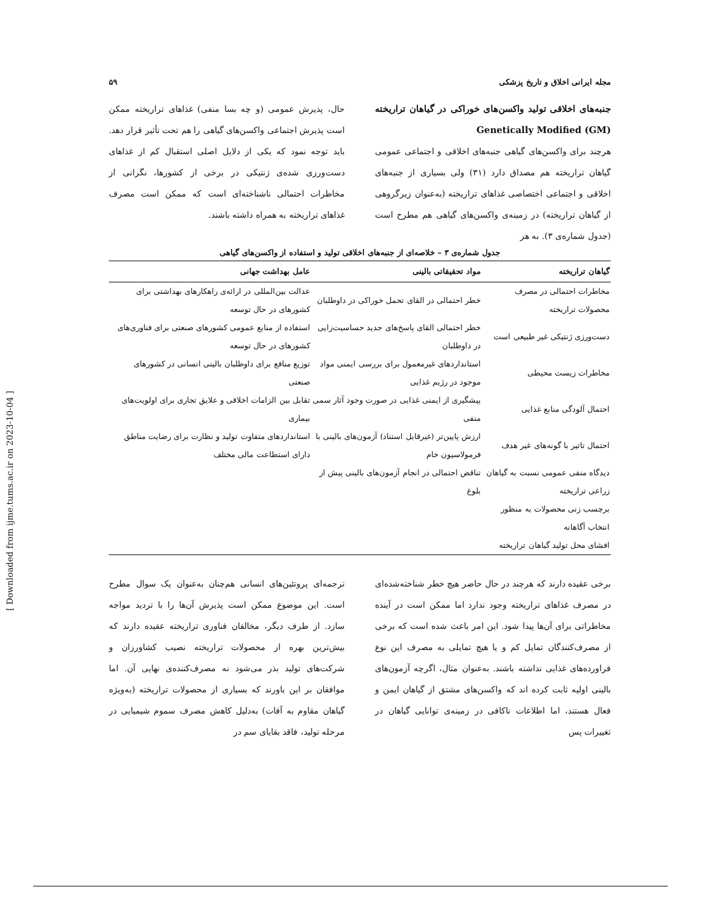مجله ایرانی اخلاق و تاریخ پزشکی ۵۹
جنبه‌های اخلاقی تولید واکسن‌های خوراکی در گیاهان تراریخته Genetically Modified (GM)
هرچند برای واکسن‌های گیاهی جنبه‌های اخلاقی و اجتماعی عمومی گیاهان تراریخته هم مصداق دارد (۳۱) ولی بسیاری از جنبه‌های اخلاقی و اجتماعی اختصاصی غذاهای تراریخته (به‌عنوان زیرگروهی از گیاهان تراریخته) در زمینه‌ی واکسن‌های گیاهی هم مطرح است (جدول شماره‌ی ۳). به هر
حال، پذیرش عمومی (و چه بسا منفی) غذاهای تراریخته ممکن است پذیرش اجتماعی واکسن‌های گیاهی را هم تحت تأثیر قرار دهد. باید توجه نمود که یکی از دلایل اصلی استقبال کم از غذاهای دست‌ورزی شده‌ی ژنتیکی در برخی از کشورها، نگرانی از مخاطرات احتمالی ناشناخته‌ای است که ممکن است مصرف غذاهای تراریخته به همراه داشته باشند.
جدول شماره‌ی ۳ – خلاصه‌ای از جنبه‌های اخلاقی تولید و استفاده از واکسن‌های گیاهی
| گیاهان تراریخته | مواد تحقیقاتی بالینی | عامل بهداشت جهانی |
| --- | --- | --- |
| مخاطرات احتمالی در مصرف محصولات تراریخته | خطر احتمالی در القای تحمل خوراکی در داوطلبان | عدالت بین‌المللی در ارائه‌ی راهکارهای بهداشتی برای کشورهای در حال توسعه |
| دست‌ورزی ژنتیکی غیر طبیعی است | خطر احتمالی القای پاسخ‌های جدید حساسیت‌زایی در داوطلبان | استفاده از منابع عمومی کشورهای صنعتی برای فناوری‌های کشورهای در حال توسعه |
| مخاطرات زیست محیطی | استانداردهای غیرمعمول برای بررسی ایمنی مواد موجود در رژیم غذایی | توزیع منافع برای داوطلبان بالینی انسانی در کشورهای صنعتی |
| احتمال آلودگی منابع غذایی | پیشگیری از ایمنی غذایی در صورت وجود آثار سمی منفی | تقابل بین الزامات اخلاقی و علایق تجاری برای اولویت‌های بیماری |
| احتمال تاثیر با گونه‌های غیر هدف | ارزش پایین‌تر (غیرقابل استناد) آزمون‌های بالینی با فرمولاسیون خام | استانداردهای متفاوت تولید و نظارت برای رضایت مناطق دارای استطاعت مالی مختلف |
| دیدگاه منفی عمومی نسبت به گیاهان زراعی تراریخته | تناقض احتمالی در انجام آزمون‌های بالینی پیش از بلوغ | |
| برچسب زنی محصولات به منظور انتخاب آگاهانه | | |
| افشای محل تولید گیاهان تراریخته | | |
برخی عقیده دارند که هرچند در حال حاضر هیچ خطر شناخته‌شده‌ای در مصرف غذاهای تراریخته وجود ندارد اما ممکن است در آینده مخاطراتی برای آن‌ها پیدا شود. این امر باعث شده است که برخی از مصرف‌کنندگان تمایل کم و یا هیچ تمایلی به مصرف این نوع فراورده‌های غذایی نداشته باشند. به‌عنوان مثال، اگرچه آزمون‌های بالینی اولیه ثابت کرده اند که واکسن‌های مشتق از گیاهان ایمن و فعال هستند، اما اطلاعات ناکافی در زمینه‌ی توانایی گیاهان در تغییرات پس
ترجمه‌ای پروتئین‌های انسانی هم‌چنان به‌عنوان یک سوال مطرح است. این موضوع ممکن است پذیرش آن‌ها را با تردید مواجه سازد. از طرف دیگر، مخالفان فناوری تراریخته عقیده دارند که بیش‌ترین بهره از محصولات تراریخته نصیب کشاورزان و شرکت‌های تولید بذر می‌شود نه مصرف‌کننده‌ی نهایی آن. اما موافقان بر این باورند که بسیاری از محصولات تراریخته (به‌ویژه گیاهان مقاوم به آفات) به‌دلیل کاهش مصرف سموم شیمیایی در مرحله تولید، فاقد بقایای سم در
[ Downloaded from ijme.tums.ac.ir on 2023-10-04 ]